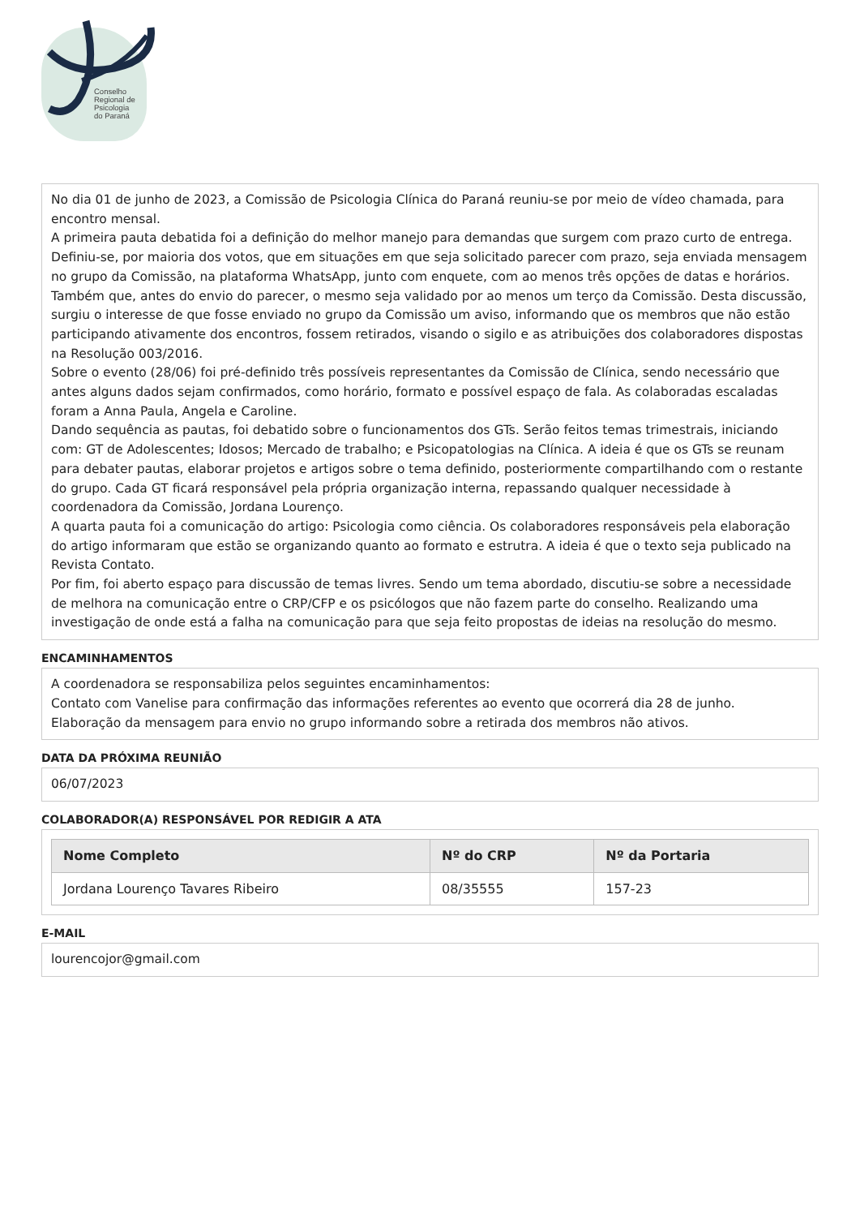Conselho
Regional de
Psicologia
do Paraná
No dia 01 de junho de 2023, a Comissão de Psicologia Clínica do Paraná reuniu-se por meio de vídeo chamada, para encontro mensal.
A primeira pauta debatida foi a definição do melhor manejo para demandas que surgem com prazo curto de entrega. Definiu-se, por maioria dos votos, que em situações em que seja solicitado parecer com prazo, seja enviada mensagem no grupo da Comissão, na plataforma WhatsApp, junto com enquete, com ao menos três opções de datas e horários. Também que, antes do envio do parecer, o mesmo seja validado por ao menos um terço da Comissão. Desta discussão, surgiu o interesse de que fosse enviado no grupo da Comissão um aviso, informando que os membros que não estão participando ativamente dos encontros, fossem retirados, visando o sigilo e as atribuições dos colaboradores dispostas na Resolução 003/2016.
Sobre o evento (28/06) foi pré-definido três possíveis representantes da Comissão de Clínica, sendo necessário que antes alguns dados sejam confirmados, como horário, formato e possível espaço de fala. As colaboradas escaladas foram a Anna Paula, Angela e Caroline.
Dando sequência as pautas, foi debatido sobre o funcionamentos dos GTs. Serão feitos temas trimestrais, iniciando com: GT de Adolescentes; Idosos; Mercado de trabalho; e Psicopatologias na Clínica. A ideia é que os GTs se reunam para debater pautas, elaborar projetos e artigos sobre o tema definido, posteriormente compartilhando com o restante do grupo. Cada GT ficará responsável pela própria organização interna, repassando qualquer necessidade à coordenadora da Comissão, Jordana Lourenço.
A quarta pauta foi a comunicação do artigo: Psicologia como ciência. Os colaboradores responsáveis pela elaboração do artigo informaram que estão se organizando quanto ao formato e estrutra. A ideia é que o texto seja publicado na Revista Contato.
Por fim, foi aberto espaço para discussão de temas livres. Sendo um tema abordado, discutiu-se sobre a necessidade de melhora na comunicação entre o CRP/CFP e os psicólogos que não fazem parte do conselho. Realizando uma investigação de onde está a falha na comunicação para que seja feito propostas de ideias na resolução do mesmo.
ENCAMINHAMENTOS
A coordenadora se responsabiliza pelos seguintes encaminhamentos:
Contato com Vanelise para confirmação das informações referentes ao evento que ocorrerá dia 28 de junho.
Elaboração da mensagem para envio no grupo informando sobre a retirada dos membros não ativos.
DATA DA PRÓXIMA REUNIÃO
06/07/2023
COLABORADOR(A) RESPONSÁVEL POR REDIGIR A ATA
| Nome Completo | Nº do CRP | Nº da Portaria |
| --- | --- | --- |
| Jordana Lourenço Tavares Ribeiro | 08/35555 | 157-23 |
E-MAIL
lourencojor@gmail.com